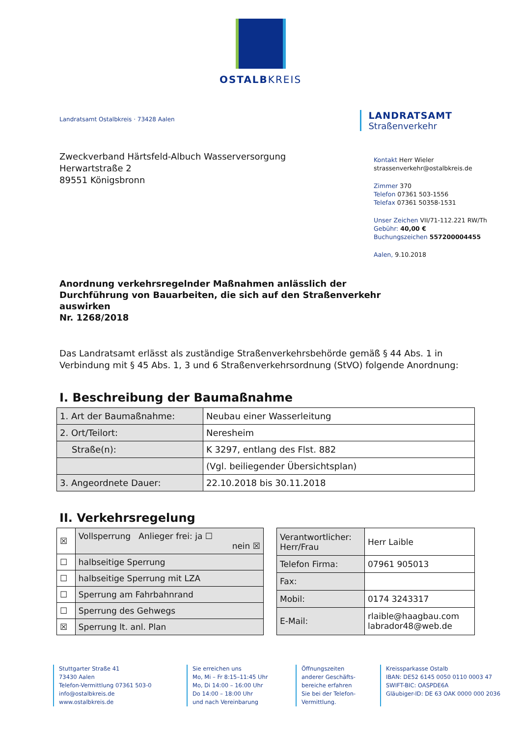OSTALBKREIS
Landratsamt Ostalbkreis · 73428 Aalen
LANDRATSAMT
Straßenverkehr
Zweckverband Härtsfeld-Albuch Wasserversorgung
Herwartstraße 2
89551 Königsbronn
Kontakt Herr Wieler
strassenverkehr@ostalbkreis.de
Zimmer 370
Telefon 07361 503-1556
Telefax 07361 50358-1531
Unser Zeichen VII/71-112.221 RW/Th
Gebühr: 40,00 €
Buchungszeichen 557200004455
Aalen, 9.10.2018
Anordnung verkehrsregelnder Maßnahmen anlässlich der
Durchführung von Bauarbeiten, die sich auf den Straßenverkehr
auswirken
Nr. 1268/2018
Das Landratsamt erlässt als zuständige Straßenverkehrsbehörde gemäß § 44 Abs. 1 in Verbindung mit § 45 Abs. 1, 3 und 6 Straßenverkehrsordnung (StVO) folgende Anordnung:
I. Beschreibung der Baumaßnahme
| 1. Art der Baumaßnahme: | Neubau einer Wasserleitung |
| 2. Ort/Teilort: | Neresheim |
| Straße(n): | K 3297, entlang des Flst. 882 |
| | (Vgl. beiliegender Übersichtsplan) |
| 3. Angeordnete Dauer: | 22.10.2018 bis 30.11.2018 |
II. Verkehrsregelung
| ☒ | Vollsperrung Anlieger frei: ja ☐ nein ☒ |
| ☐ | halbseitige Sperrung |
| ☐ | halbseitige Sperrung mit LZA |
| ☐ | Sperrung am Fahrbahnrand |
| ☐ | Sperrung des Gehwegs |
| ☒ | Sperrung lt. anl. Plan |
| Verantwortlicher: Herr/Frau | Herr Laible |
| Telefon Firma: | 07961 905013 |
| Fax: | |
| Mobil: | 0174 3243317 |
| E-Mail: | rlaible@haagbau.com labrador48@web.de |
Stuttgarter Straße 41
73430 Aalen
Telefon-Vermittlung 07361 503-0
info@ostalbkreis.de
www.ostalbkreis.de
Sie erreichen uns
Mo, Mi – Fr 8:15–11:45 Uhr
Mo, Di 14:00 – 16:00 Uhr
Do 14:00 – 18:00 Uhr
und nach Vereinbarung
Öffnungszeiten
anderer Geschäfts-
bereiche erfahren
Sie bei der Telefon-
Vermittlung.
Kreissparkasse Ostalb
IBAN: DE52 6145 0050 0110 0003 47
SWIFT-BIC: OASPDE6A
Gläubiger-ID: DE 63 OAK 0000 000 2036